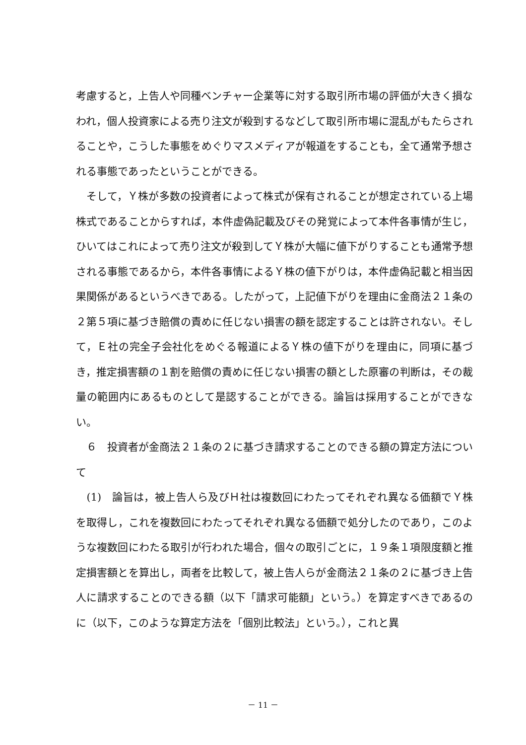考慮すると，上告人や同種ベンチャー企業等に対する取引所市場の評価が大きく損なわれ，個人投資家による売り注文が殺到するなどして取引所市場に混乱がもたらされることや，こうした事態をめぐりマスメディアが報道をすることも，全て通常予想される事態であったということができる。
　そして，Ｙ株が多数の投資者によって株式が保有されることが想定されている上場株式であることからすれば，本件虚偽記載及びその発覚によって本件各事情が生じ，ひいてはこれによって売り注文が殺到してＹ株が大幅に値下がりすることも通常予想される事態であるから，本件各事情によるＹ株の値下がりは，本件虚偽記載と相当因果関係があるというべきである。したがって，上記値下がりを理由に金商法２１条の２第５項に基づき賠償の責めに任じない損害の額を認定することは許されない。そして，Ｅ社の完全子会社化をめぐる報道によるＹ株の値下がりを理由に，同項に基づき，推定損害額の１割を賠償の責めに任じない損害の額とした原審の判断は，その裁量の範囲内にあるものとして是認することができる。論旨は採用することができない。
　６　投資者が金商法２１条の２に基づき請求することのできる額の算定方法について
　(1)　論旨は，被上告人ら及びＨ社は複数回にわたってそれぞれ異なる価額でＹ株を取得し，これを複数回にわたってそれぞれ異なる価額で処分したのであり，このような複数回にわたる取引が行われた場合，個々の取引ごとに，１９条１項限度額と推定損害額とを算出し，両者を比較して，被上告人らが金商法２１条の２に基づき上告人に請求することのできる額（以下「請求可能額」という。）を算定すべきであるのに（以下，このような算定方法を「個別比較法」という。），これと異
－ 11 －